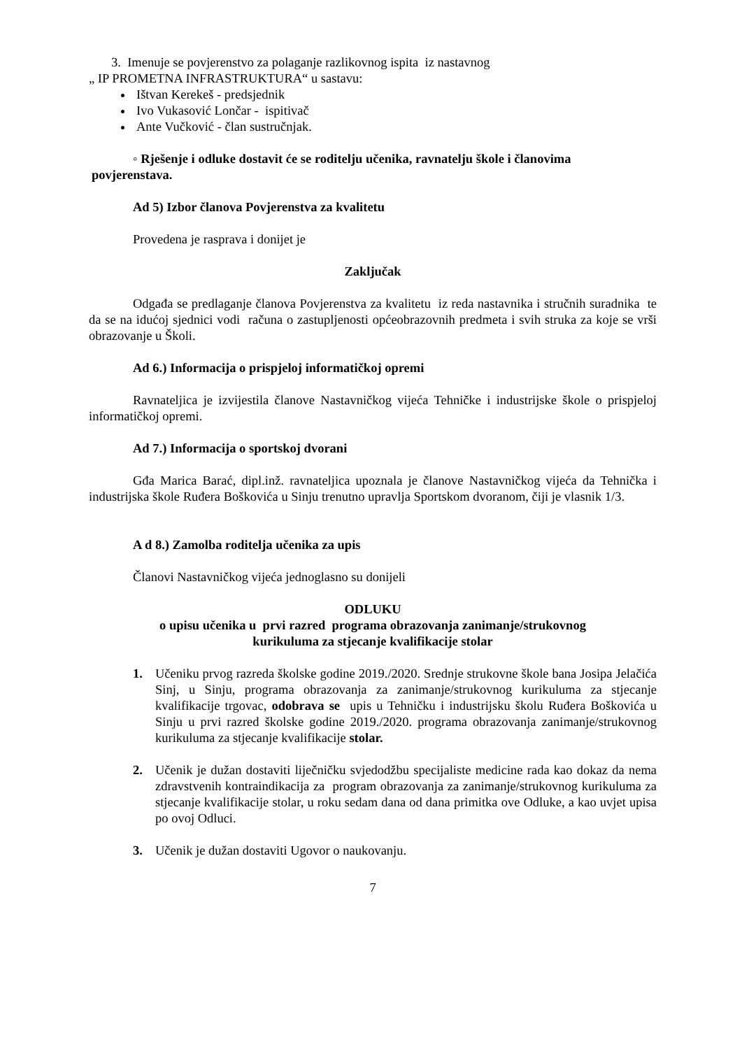3. Imenuje se povjerenstvo za polaganje razlikovnog ispita iz nastavnog
„ IP PROMETNA INFRASTRUKTURA“ u sastavu:
Ištvan Kerekeš - predsjednik
Ivo Vukasović Lončar - ispitivač
Ante Vučković - član sustručnjak.
◦ Rješenje i odluke dostavit će se roditelju učenika, ravnatelju škole i članovima
povjerenstava.
Ad 5) Izbor članova Povjerenstva za kvalitetu
Provedena je rasprava i donijet je
Zaključak
Odgađa se predlaganje članova Povjerenstva za kvalitetu iz reda nastavnika i stručnih suradnika te da se na idućoj sjednici vodi računa o zastupljenosti općeobrazovnih predmeta i svih struka za koje se vrši obrazovanje u Školi.
Ad 6.) Informacija o prispjeloj informatičkoj opremi
Ravnateljica je izvijestila članove Nastavničkog vijeća Tehničke i industrijske škole o prispjeloj informatičkoj opremi.
Ad 7.) Informacija o sportskoj dvorani
Gđa Marica Barać, dipl.inž. ravnateljica upoznala je članove Nastavničkog vijeća da Tehnička i industrijska škole Ruđera Boškovića u Sinju trenutno upravlja Sportskom dvoranom, čiji je vlasnik 1/3.
A d 8.) Zamolba roditelja učenika za upis
Članovi Nastavničkog vijeća jednoglasno su donijeli
ODLUKU
o upisu učenika u prvi razred programa obrazovanja zanimanje/strukovnog
kurikuluma za stjecanje kvalifikacije stolar
1. Učeniku prvog razreda školske godine 2019./2020. Srednje strukovne škole bana Josipa Jelačića Sinj, u Sinju, programa obrazovanja za zanimanje/strukovnog kurikuluma za stjecanje kvalifikacije trgovac, odobrava se upis u Tehničku i industrijsku školu Ruđera Boškovića u Sinju u prvi razred školske godine 2019./2020. programa obrazovanja zanimanje/strukovnog kurikuluma za stjecanje kvalifikacije stolar.
2. Učenik je dužan dostaviti liječničku svjedodžbu specijaliste medicine rada kao dokaz da nema zdravstvenih kontraindikacija za program obrazovanja za zanimanje/strukovnog kurikuluma za stjecanje kvalifikacije stolar, u roku sedam dana od dana primitka ove Odluke, a kao uvjet upisa po ovoj Odluci.
3. Učenik je dužan dostaviti Ugovor o naukovanju.
7